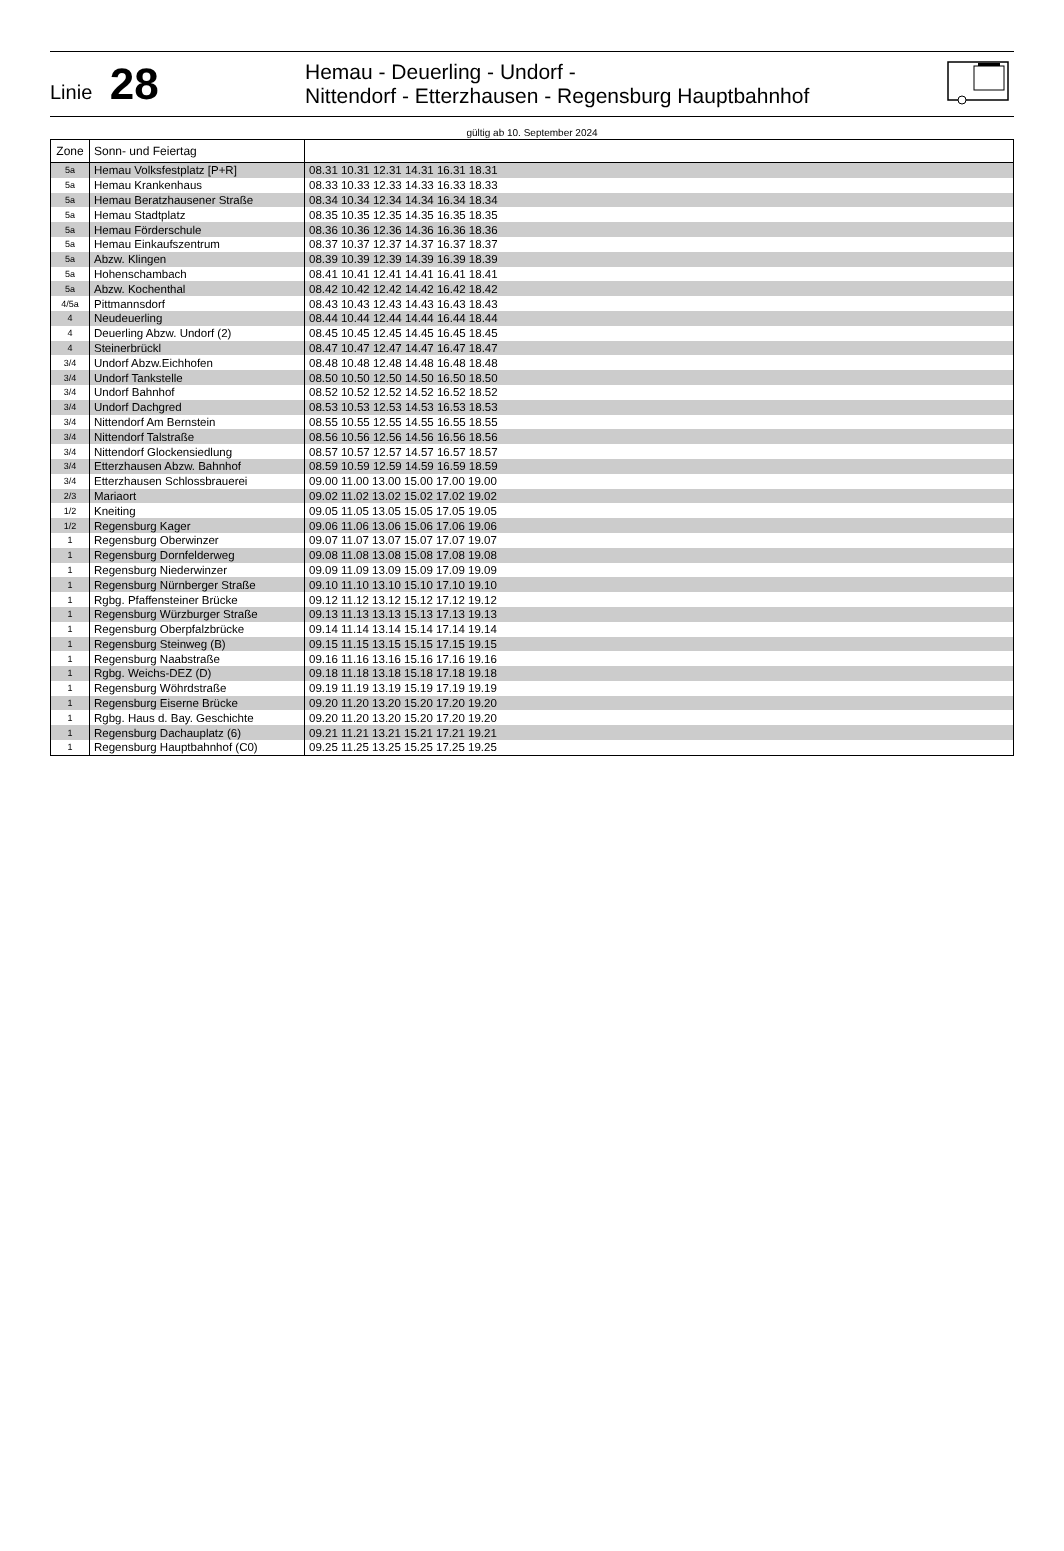Linie 28
Hemau - Deuerling - Undorf -
Nittendorf - Etterzhausen - Regensburg Hauptbahnhof
gültig ab 10. September 2024
| Zone | Sonn- und Feiertag | |
| --- | --- | --- |
| 5a | Hemau Volksfestplatz [P+R] | 08.31 10.31 12.31 14.31 16.31 18.31 |
| 5a | Hemau Krankenhaus | 08.33 10.33 12.33 14.33 16.33 18.33 |
| 5a | Hemau Beratzhausener Straße | 08.34 10.34 12.34 14.34 16.34 18.34 |
| 5a | Hemau Stadtplatz | 08.35 10.35 12.35 14.35 16.35 18.35 |
| 5a | Hemau Förderschule | 08.36 10.36 12.36 14.36 16.36 18.36 |
| 5a | Hemau Einkaufszentrum | 08.37 10.37 12.37 14.37 16.37 18.37 |
| 5a | Abzw. Klingen | 08.39 10.39 12.39 14.39 16.39 18.39 |
| 5a | Hohenschambach | 08.41 10.41 12.41 14.41 16.41 18.41 |
| 5a | Abzw. Kochenthal | 08.42 10.42 12.42 14.42 16.42 18.42 |
| 4/5a | Pittmannsdorf | 08.43 10.43 12.43 14.43 16.43 18.43 |
| 4 | Neudeuerling | 08.44 10.44 12.44 14.44 16.44 18.44 |
| 4 | Deuerling Abzw. Undorf (2) | 08.45 10.45 12.45 14.45 16.45 18.45 |
| 4 | Steinerbrückl | 08.47 10.47 12.47 14.47 16.47 18.47 |
| 3/4 | Undorf Abzw.Eichhofen | 08.48 10.48 12.48 14.48 16.48 18.48 |
| 3/4 | Undorf Tankstelle | 08.50 10.50 12.50 14.50 16.50 18.50 |
| 3/4 | Undorf Bahnhof | 08.52 10.52 12.52 14.52 16.52 18.52 |
| 3/4 | Undorf Dachgred | 08.53 10.53 12.53 14.53 16.53 18.53 |
| 3/4 | Nittendorf Am Bernstein | 08.55 10.55 12.55 14.55 16.55 18.55 |
| 3/4 | Nittendorf Talstraße | 08.56 10.56 12.56 14.56 16.56 18.56 |
| 3/4 | Nittendorf Glockensiedlung | 08.57 10.57 12.57 14.57 16.57 18.57 |
| 3/4 | Etterzhausen Abzw. Bahnhof | 08.59 10.59 12.59 14.59 16.59 18.59 |
| 3/4 | Etterzhausen Schlossbrauerei | 09.00 11.00 13.00 15.00 17.00 19.00 |
| 2/3 | Mariaort | 09.02 11.02 13.02 15.02 17.02 19.02 |
| 1/2 | Kneiting | 09.05 11.05 13.05 15.05 17.05 19.05 |
| 1/2 | Regensburg Kager | 09.06 11.06 13.06 15.06 17.06 19.06 |
| 1 | Regensburg Oberwinzer | 09.07 11.07 13.07 15.07 17.07 19.07 |
| 1 | Regensburg Dornfelderweg | 09.08 11.08 13.08 15.08 17.08 19.08 |
| 1 | Regensburg Niederwinzer | 09.09 11.09 13.09 15.09 17.09 19.09 |
| 1 | Regensburg Nürnberger Straße | 09.10 11.10 13.10 15.10 17.10 19.10 |
| 1 | Rgbg. Pfaffensteiner Brücke | 09.12 11.12 13.12 15.12 17.12 19.12 |
| 1 | Regensburg Würzburger Straße | 09.13 11.13 13.13 15.13 17.13 19.13 |
| 1 | Regensburg Oberpfalzbrücke | 09.14 11.14 13.14 15.14 17.14 19.14 |
| 1 | Regensburg Steinweg (B) | 09.15 11.15 13.15 15.15 17.15 19.15 |
| 1 | Regensburg Naabstraße | 09.16 11.16 13.16 15.16 17.16 19.16 |
| 1 | Rgbg. Weichs-DEZ (D) | 09.18 11.18 13.18 15.18 17.18 19.18 |
| 1 | Regensburg Wöhrdstraße | 09.19 11.19 13.19 15.19 17.19 19.19 |
| 1 | Regensburg Eiserne Brücke | 09.20 11.20 13.20 15.20 17.20 19.20 |
| 1 | Rgbg. Haus d. Bay. Geschichte | 09.20 11.20 13.20 15.20 17.20 19.20 |
| 1 | Regensburg Dachauplatz (6) | 09.21 11.21 13.21 15.21 17.21 19.21 |
| 1 | Regensburg Hauptbahnhof (C0) | 09.25 11.25 13.25 15.25 17.25 19.25 |